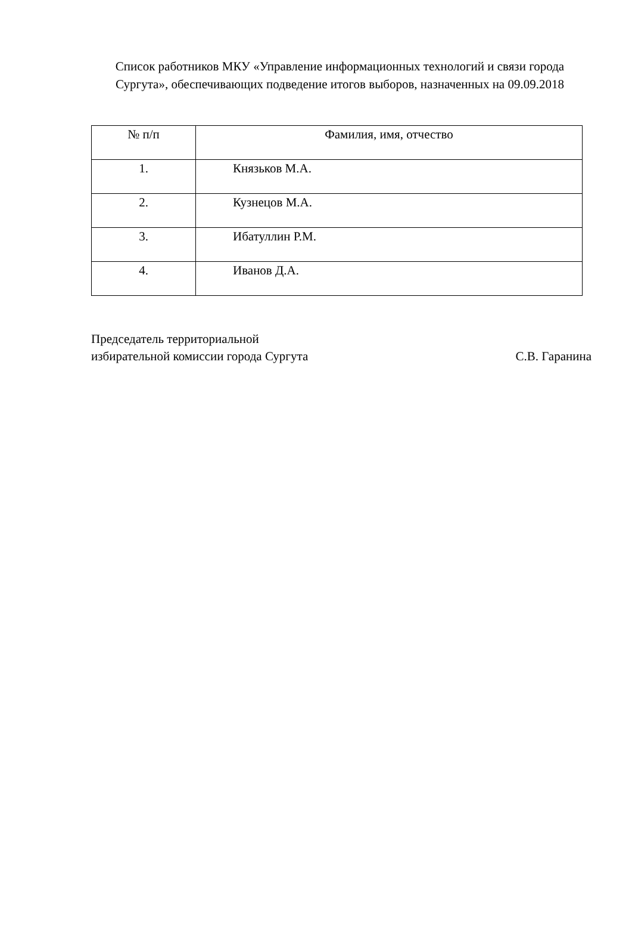Список работников МКУ «Управление информационных технологий и связи города Сургута», обеспечивающих подведение итогов выборов, назначенных на 09.09.2018
| № п/п | Фамилия, имя, отчество |
| --- | --- |
| 1. | Князьков М.А. |
| 2. | Кузнецов М.А. |
| 3. | Ибатуллин Р.М. |
| 4. | Иванов Д.А. |
Председатель территориальной
избирательной комиссии города Сургута С.В. Гаранина